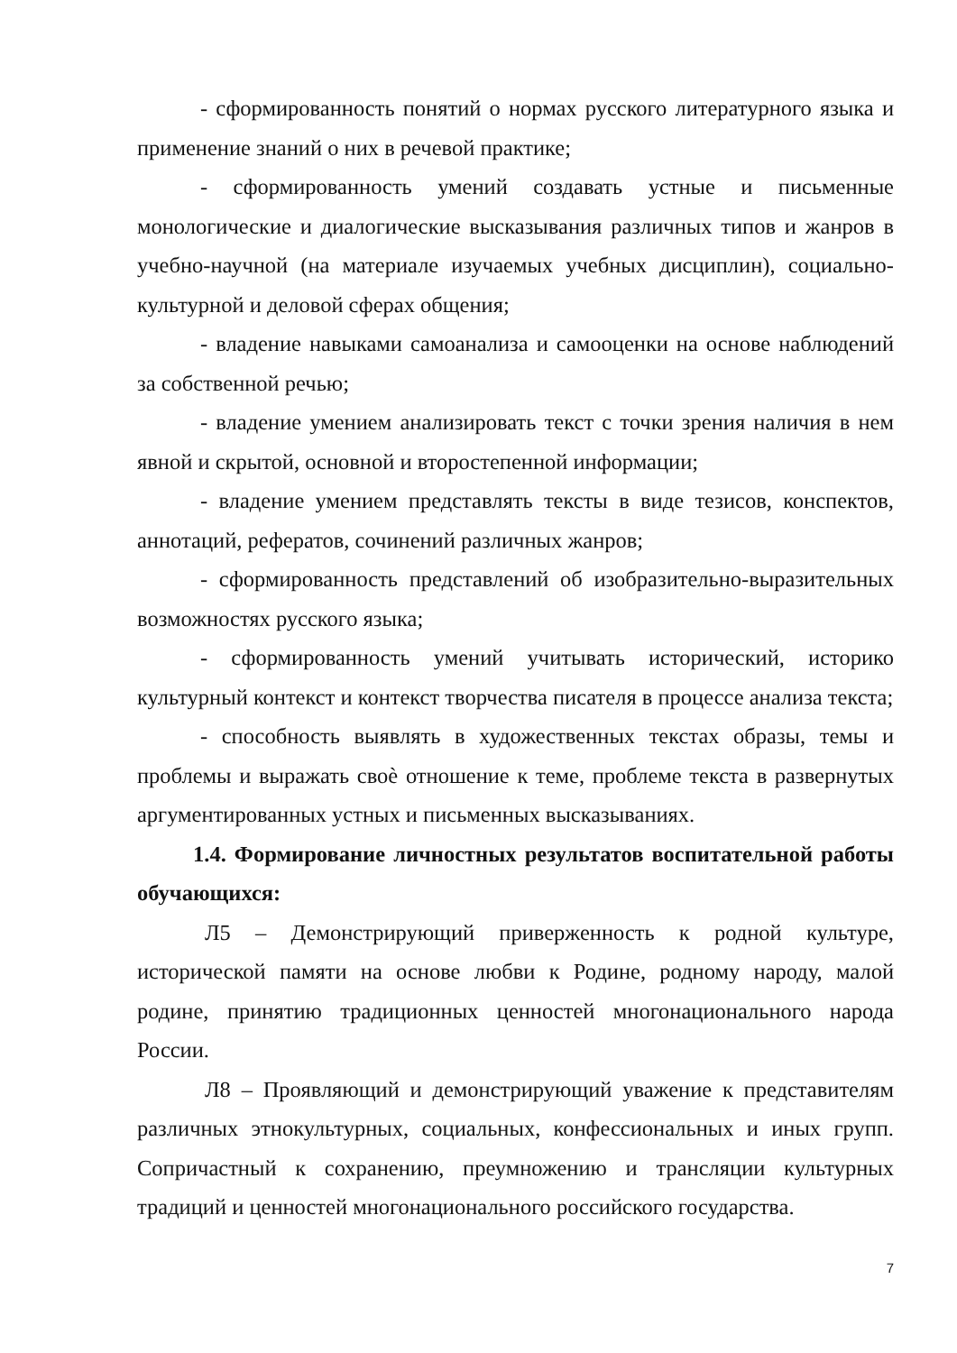- сформированность понятий о нормах русского литературного языка и применение знаний о них в речевой практике;
- сформированность умений создавать устные и письменные монологические и диалогические высказывания различных типов и жанров в учебно-научной (на материале изучаемых учебных дисциплин), социально-культурной и деловой сферах общения;
- владение навыками самоанализа и самооценки на основе наблюдений за собственной речью;
- владение умением анализировать текст с точки зрения наличия в нем явной и скрытой, основной и второстепенной информации;
- владение умением представлять тексты в виде тезисов, конспектов, аннотаций, рефератов, сочинений различных жанров;
- сформированность представлений об изобразительно-выразительных возможностях русского языка;
- сформированность умений учитывать исторический, историко культурный контекст и контекст творчества писателя в процессе анализа текста;
- способность выявлять в художественных текстах образы, темы и проблемы и выражать своѐ отношение к теме, проблеме текста в развернутых аргументированных устных и письменных высказываниях.
1.4. Формирование личностных результатов воспитательной работы обучающихся:
Л5 – Демонстрирующий приверженность к родной культуре, исторической памяти на основе любви к Родине, родному народу, малой родине, принятию традиционных ценностей многонационального народа России.
Л8 – Проявляющий и демонстрирующий уважение к представителям различных этнокультурных, социальных, конфессиональных и иных групп. Сопричастный к сохранению, преумножению и трансляции культурных традиций и ценностей многонационального российского государства.
7